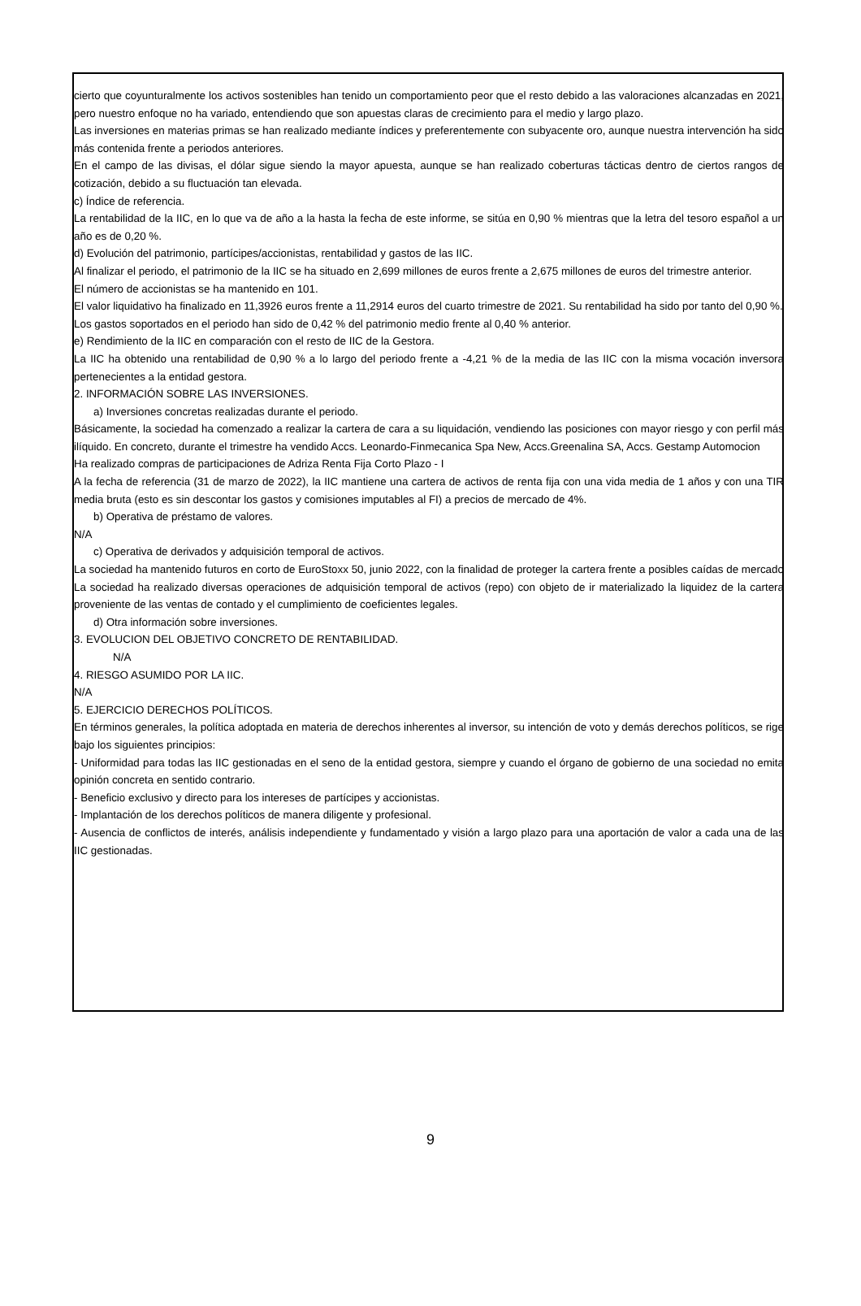cierto que coyunturalmente los activos sostenibles han tenido un comportamiento peor que el resto debido a las valoraciones alcanzadas en 2021, pero nuestro enfoque no ha variado, entendiendo que son apuestas claras de crecimiento para el medio y largo plazo.
Las inversiones en materias primas se han realizado mediante índices y preferentemente con subyacente oro, aunque nuestra intervención ha sido más contenida frente a periodos anteriores.
En el campo de las divisas, el dólar sigue siendo la mayor apuesta, aunque se han realizado coberturas tácticas dentro de ciertos rangos de cotización, debido a su fluctuación tan elevada.
c) Índice de referencia.
La rentabilidad de la IIC, en lo que va de año a la hasta la fecha de este informe, se sitúa en 0,90 % mientras que la letra del tesoro español a un año es de 0,20 %.
d) Evolución del patrimonio, partícipes/accionistas, rentabilidad y gastos de las IIC.
Al finalizar el periodo, el patrimonio de la IIC se ha situado en 2,699 millones de euros frente a 2,675 millones de euros del trimestre anterior.
El número de accionistas se ha mantenido en 101.
El valor liquidativo ha finalizado en 11,3926 euros frente a 11,2914 euros del cuarto trimestre de 2021. Su rentabilidad ha sido por tanto del 0,90 %.
Los gastos soportados en el periodo han sido de 0,42 % del patrimonio medio frente al 0,40 % anterior.
e) Rendimiento de la IIC en comparación con el resto de IIC de la Gestora.
La IIC ha obtenido una rentabilidad de 0,90 % a lo largo del periodo frente a -4,21 % de la media de las IIC con la misma vocación inversora pertenecientes a la entidad gestora.
2. INFORMACIÓN SOBRE LAS INVERSIONES.
a) Inversiones concretas realizadas durante el periodo.
Básicamente, la sociedad ha comenzado a realizar la cartera de cara a su liquidación, vendiendo las posiciones con mayor riesgo y con perfil más ilíquido. En concreto, durante el trimestre ha vendido Accs. Leonardo-Finmecanica Spa New, Accs.Greenalina SA, Accs. Gestamp Automocion
Ha realizado compras de participaciones de Adriza Renta Fija Corto Plazo - I
A la fecha de referencia (31 de marzo de 2022), la IIC mantiene una cartera de activos de renta fija con una vida media de 1 años y con una TIR media bruta (esto es sin descontar los gastos y comisiones imputables al FI) a precios de mercado de 4%.
b) Operativa de préstamo de valores.
N/A
c) Operativa de derivados y adquisición temporal de activos.
La sociedad ha mantenido futuros en corto de EuroStoxx 50, junio 2022, con la finalidad de proteger la cartera frente a posibles caídas de mercado
La sociedad ha realizado diversas operaciones de adquisición temporal de activos (repo) con objeto de ir materializado la liquidez de la cartera proveniente de las ventas de contado y el cumplimiento de coeficientes legales.
d) Otra información sobre inversiones.
3. EVOLUCION DEL OBJETIVO CONCRETO DE RENTABILIDAD.
N/A
4. RIESGO ASUMIDO POR LA IIC.
N/A
5. EJERCICIO DERECHOS POLÍTICOS.
En términos generales, la política adoptada en materia de derechos inherentes al inversor, su intención de voto y demás derechos políticos, se rige bajo los siguientes principios:
- Uniformidad para todas las IIC gestionadas en el seno de la entidad gestora, siempre y cuando el órgano de gobierno de una sociedad no emita opinión concreta en sentido contrario.
- Beneficio exclusivo y directo para los intereses de partícipes y accionistas.
- Implantación de los derechos políticos de manera diligente y profesional.
- Ausencia de conflictos de interés, análisis independiente y fundamentado y visión a largo plazo para una aportación de valor a cada una de las IIC gestionadas.
9